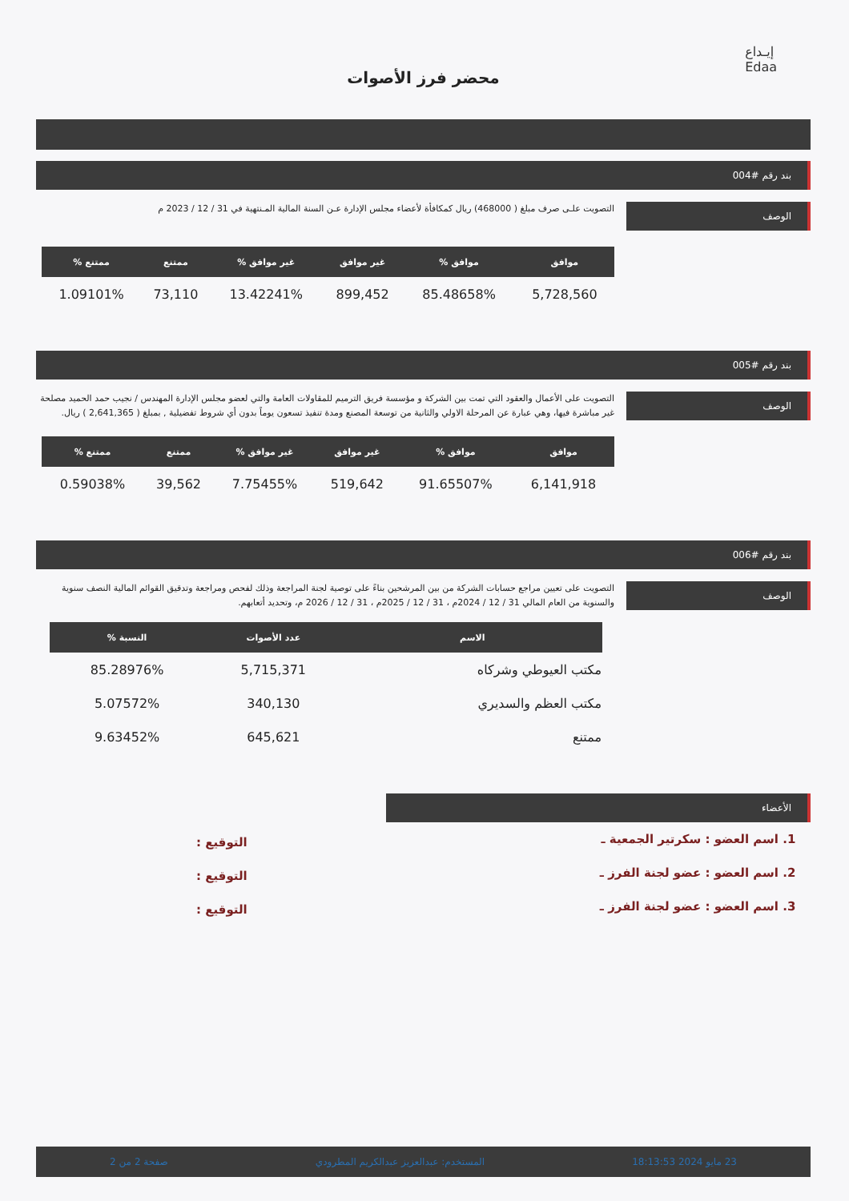إيـداع
Edaa
محضر فرز الأصوات
بند رقم #004
الوصف
التصويت علـى صرف مبلغ ( 468000) ريال كمكافأة لأعضاء مجلس الإدارة عـن السنة المالية المـنتهية في 31 / 12 / 2023 م
| موافق | موافق % | غير موافق | غير موافق % | ممتنع | ممتنع % |
| --- | --- | --- | --- | --- | --- |
| 5,728,560 | 85.48658% | 899,452 | 13.42241% | 73,110 | 1.09101% |
بند رقم #005
الوصف
التصويت على الأعمال والعقود التي تمت بين الشركة و مؤسسة فريق الترميم للمقاولات العامة والتي لعضو مجلس الإدارة المهندس / نجيب حمد الحميد مصلحة غير مباشرة فيها، وهي عبارة عن المرحلة الاولي والثانية من توسعة المصنع ومدة تنفيذ تسعون يوماً بدون أي شروط تفضيلية , بمبلغ ( 2,641,365 ) ريال.
| موافق | موافق % | غير موافق | غير موافق % | ممتنع | ممتنع % |
| --- | --- | --- | --- | --- | --- |
| 6,141,918 | 91.65507% | 519,642 | 7.75455% | 39,562 | 0.59038% |
بند رقم #006
الوصف
التصويت على تعيين مراجع حسابات الشركة من بين المرشحين بناءً على توصية لجنة المراجعة وذلك لفحص ومراجعة وتدقيق القوائم المالية النصف سنوية والسنوية من العام المالي 31 / 12 / 2024م ، 31 / 12 / 2025م ، 31 / 12 / 2026 م، وتحديد أتعابهم.
| الاسم | عدد الأصوات | النسبة % |
| --- | --- | --- |
| مكتب العيوطي وشركاه | 5,715,371 | 85.28976% |
| مكتب العظم والسديري | 340,130 | 5.07572% |
| ممتنع | 645,621 | 9.63452% |
الأعضاء
1. اسم العضو : سكرتير الجمعية ـ
2. اسم العضو : عضو لجنة الفرز ـ
3. اسم العضو : عضو لجنة الفرز ـ
التوقيع :
التوقيع :
التوقيع :
23 مايو 2024 18:13:53 المستخدم: عبدالعزيز عبدالكريم المطرودي صفحة 2 من 2